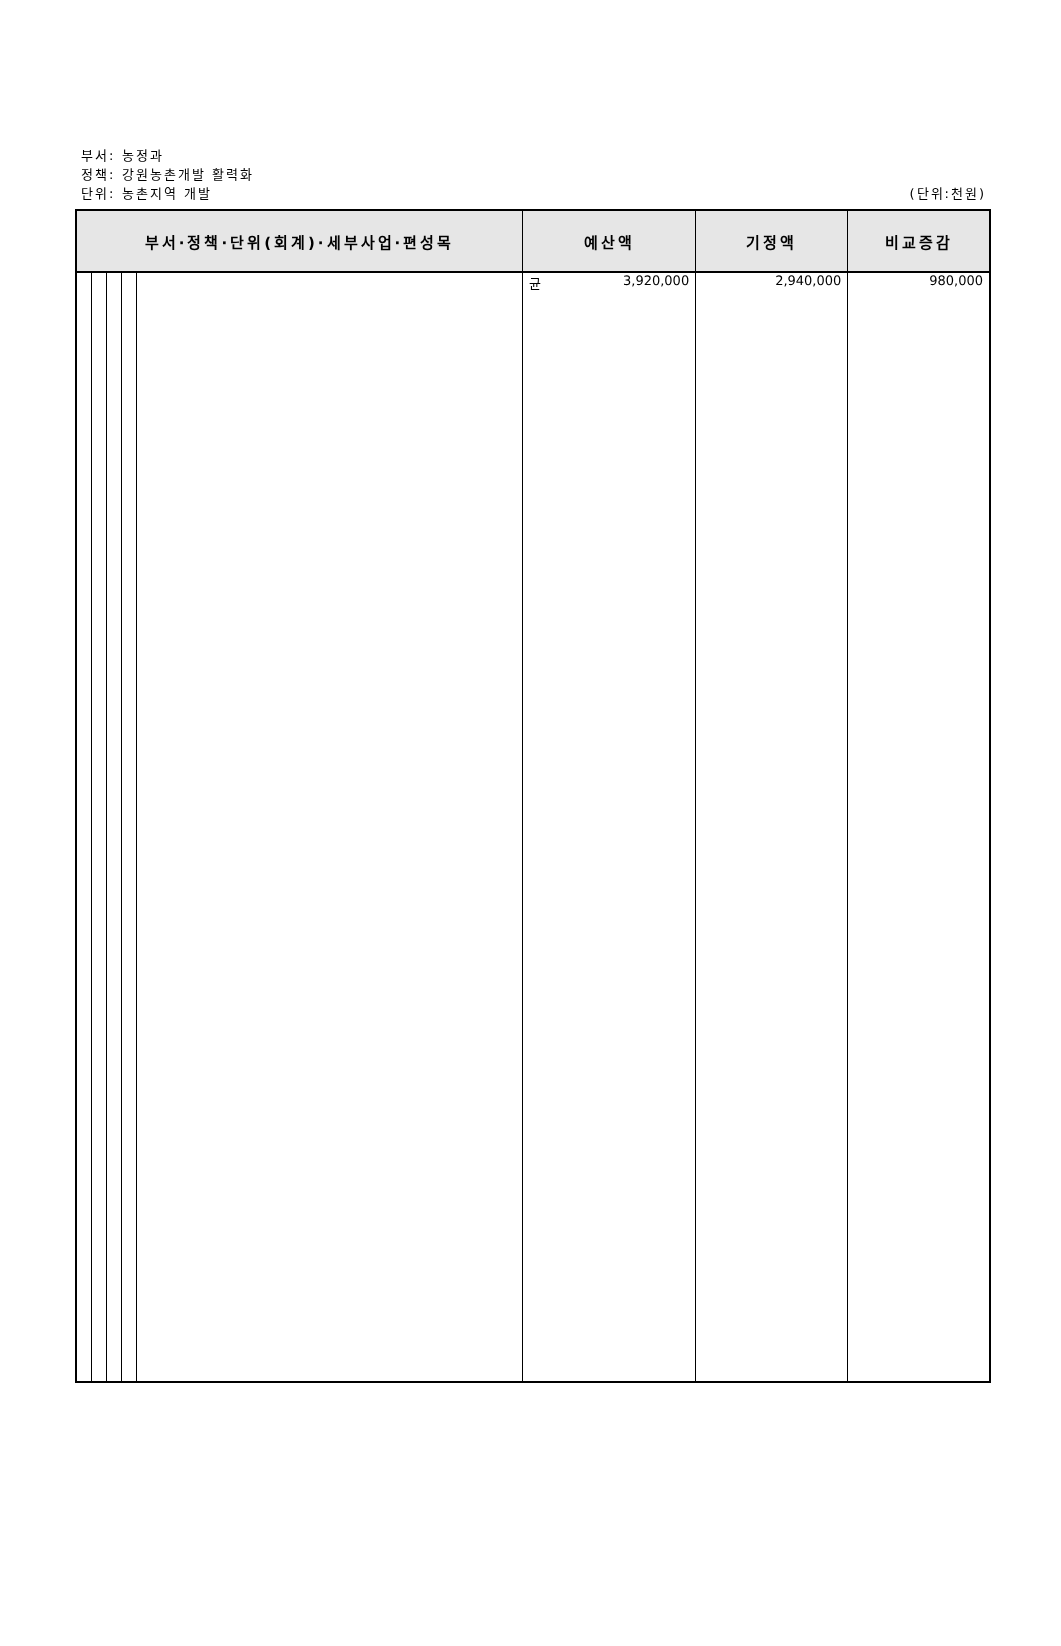부서: 농정과
정책: 강원농촌개발 활력화
단위: 농촌지역 개발
(단위:천원)
| 부서·정책·단위(회계)·세부사업·편성목 | | | | | 예산액 | 기정액 | 비교증감 |
| --- | --- | --- | --- | --- | --- | --- | --- |
| | | | | | 균 3,920,000 | 2,940,000 | 980,000 |